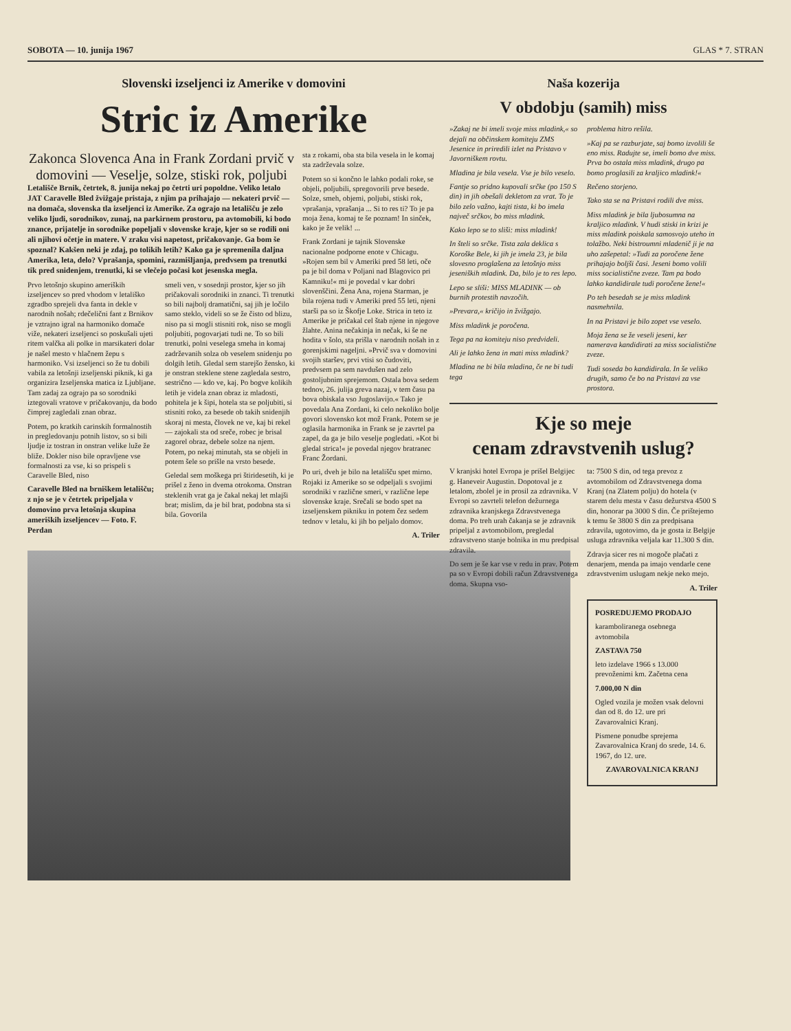SOBOTA — 10. junija 1967 GLAS * 7. STRAN
Slovenski izseljenci iz Amerike v domovini
Stric iz Amerike
Zakonca Slovenca Ana in Frank Zordani prvič v domovini — Veselje, solze, stiski rok, poljubi
Letališče Brnik, četrtek, 8. junija nekaj po četrti uri popoldne. Veliko letalo JAT Caravelle Bled žvižgaje pristaja, z njim pa prihajajo — nekateri prvič — na domača, slovenska tla izseljenci iz Amerike. Za ograjo na letališču je zelo veliko ljudi, sorodnikov, zunaj, na parkirnem prostoru, pa avtomobili, ki bodo znance, prijatelje in sorodnike popeljali v slovenske kraje, kjer so se rodili oni ali njihovi očetje in matere. V zraku visi napetost, pričakovanje. Ga bom še spoznal? Kakšen neki je zdaj, po tolikih letih? Kako ga je spremenila daljna Amerika, leta, delo? Vprašanja, spomini, razmišljanja, predvsem pa trenutki tik pred snidenjem, trenutki, ki se vlečejo počasi kot jesenska megla.
Prvo letošnjo skupino ameriških izseljencev so pred vhodom v letališko zgradbo sprejeli dva fanta in dekle v narodnih nošah; rdečelični fant z Brnikov je vztrajno igral na harmoniko domače viže, nekateri izseljenci so poskušali ujeti ritem valčka ali polke in marsikateri dolar je našel mesto v hlačnem žepu s harmoniko. Vsi izseljenci so že tu dobili vabila za letošnji izseljenski piknik, ki ga organizira Izseljenska matica iz Ljubljane. Tam zadaj za ograjo pa so sorodniki iztegovali vratove v pričakovanju, da bodo čimprej zagledali znan obraz.
Potem, po kratkih carinskih formalnostih in pregledovanju potnih listov, so si bili ljudje iz tostran in onstran velike luže že bliže. Dokler niso bile opravljene vse formalnosti za vse, ki so prispeli s Caravelle Bled, niso
Caravelle Bled na brniškem letališču; z njo se je v četrtek pripeljala v domovino prva letošnja skupina ameriških izseljencev — Foto. F. Perdan
smeli ven, v sosednji prostor, kjer so jih pričakovali sorodniki in znanci. Ti trenutki so bili najbolj dramatični, saj jih je ločilo samo steklo, videli so se že čisto od blizu, niso pa si mogli stisniti rok, niso se mogli poljubiti, pogovarjati tudi ne. To so bili trenutki, polni veselega smeha in komaj zadrževanih solza ob veselem snidenju po dolgih letih. Gledal sem starejšo žensko, ki je onstran steklene stene zagledala sestro, sestrično — kdo ve, kaj. Po bogve kolikih letih je videla znan obraz iz mladosti, pohitela je k šipi, hotela sta se poljubiti, si stisniti roko, za besede ob takih snidenjih skoraj ni mesta, človek ne ve, kaj bi rekel — zajokali sta od sreče, robec je brisal zagorel obraz, debele solze na njem. Potem, po nekaj minutah, sta se objeli in potem šele so prišle na vrsto besede.
Geledal sem moškega pri štiridesetih, ki je prišel z ženo in dvema otrokoma. Onstran steklenih vrat ga je čakal nekaj let mlajši brat; mislim, da je bil brat, podobna sta si bila. Govorila
sta z rokami, oba sta bila vesela in le komaj sta zadrževala solze.
Potem so si končno le lahko podali roke, se objeli, poljubili, spregovorili prve besede. Solze, smeh, objemi, poljubi, stiski rok, vprašanja, vprašanja ... Si to res ti? To je pa moja žena, komaj te še poznam! In sinček, kako je že velik! ...
Frank Zordani je tajnik Slovenske nacionalne podporne enote v Chicagu. »Rojen sem bil v Ameriki pred 58 leti, oče pa je bil doma v Poljani nad Blagovico pri Kamniku!« mi je povedal v kar dobri slovenščini. Žena Ana, rojena Starman, je bila rojena tudi v Ameriki pred 55 leti, njeni starši pa so iz Škofje Loke. Strica in teto iz Amerike je pričakal cel štab njene in njegove žlahte. Anina nečakinja in nečak, ki še ne hodita v šolo, sta prišla v narodnih nošah in z gorenjskimi nageljni. »Prvič sva v domovini svojih staršev, prvi vtisi so čudoviti, predvsem pa sem navdušen nad zelo gostoljubnim sprejemom. Ostala bova sedem tednov, 26. julija greva nazaj, v tem času pa bova obiskala vso Jugoslavijo.« Tako je povedala Ana Zordani, ki celo nekoliko bolje govori slovensko kot mož Frank. Potem se je oglasila harmonika in Frank se je zavrtel pa zapel, da ga je bilo veselje pogledati. »Kot bi gledal strica!« je povedal njegov bratranec Franc Žordani.
Po uri, dveh je bilo na letališču spet mirno. Rojaki iz Amerike so se odpeljali s svojimi sorodniki v različne smeri, v različne lepe slovenske kraje. Srečali se bodo spet na izseljenskem pikniku in potem čez sedem tednov v letalu, ki jih bo peljalo domov.
A. Triler
Naša kozerija
V obdobju (samih) miss
»Zakaj ne bi imeli svoje miss mladink,« so dejali na občinskem komiteju ZMS Jesenice in priredili izlet na Pristavo v Javorniškem rovtu.
Mladina je bila vesela. Vse je bilo veselo.
Fantje so pridno kupovali srčke (po 150 S din) in jih obešali dekletom za vrat. To je bilo zelo važno, kajti tista, ki bo imela največ srčkov, bo miss mladink.
Kako lepo se to sliši: miss mladink!
In šteli so srčke. Tista zala deklica s Koroške Bele, ki jih je imela 23, je bila slovesno proglašena za letošnjo miss jeseniških mladink. Da, bilo je to res lepo.
Lepo se sliši: MISS MLADINK — ob burnih protestih navzočih.
»Prevara,« kričijo in žvižgajo.
Miss mladink je poročena.
Tega pa na komiteju niso predvideli.
Ali je lahko žena in mati miss mladink?
Mladina ne bi bila mladina, če ne bi tudi tega
problema hitro rešila.
»Kaj pa se razburjate, saj bomo izvolili še eno miss. Radujte se, imeli bomo dve miss. Prva bo ostala miss mladink, drugo pa bomo proglasili za kraljico mladink!«
Rečeno storjeno.
Tako sta se na Pristavi rodili dve miss.
Miss mladink je bila ljubosumna na kraljico mladink. V hudi stiski in krizi je miss mladink poiskala samosvojo uteho in tolažbo. Neki bistroumni mladenič ji je na uho zašepetal: »Tudi za poročene žene prihajajo boljši časi. Jeseni bomo volili miss socialistične zveze. Tam pa bodo lahko kandidirale tudi poročene žene!«
Po teh besedah se je miss mladink nasmehnila.
In na Pristavi je bilo zopet vse veselo.
Moja žena se že veseli jeseni, ker namerava kandidirati za miss socialistične zveze.
Tudi soseda bo kandidirala. In še veliko drugih, samo če bo na Pristavi za vse prostora.
Kje so meje
cenam zdravstvenih uslug?
V kranjski hotel Evropa je prišel Belgijec g. Haneveir Augustin. Dopotoval je z letalom, zbolel je in prosil za zdravnika. V Evropi so zavrteli telefon dežurnega zdravnika kranjskega Zdravstvenega doma. Po treh urah čakanja se je zdravnik pripeljal z avtomobilom, pregledal zdravstveno stanje bolnika in mu predpisal zdravila.
Do sem je še kar vse v redu in prav. Potem pa so v Evropi dobili račun Zdravstvenega doma. Skupna vso-
ta: 7500 S din, od tega prevoz z avtomobilom od Zdravstvenega doma Kranj (na Zlatem polju) do hotela (v starem delu mesta v času dežurstva 4500 S din, honorar pa 3000 S din. Če prištejemo k temu še 3800 S din za predpisana zdravila, ugotovimo, da je gosta iz Belgije usluga zdravnika veljala kar 11.300 S din.
Zdravja sicer res ni mogoče plačati z denarjem, menda pa imajo vendarle cene zdravstvenim uslugam nekje neko mejo.
A. Triler
POSREDUJEMO PRODAJO
karamboliranega osebnega avtomobila
ZASTAVA 750
leto izdelave 1966 s 13.000 prevoženimi km. Začetna cena
7.000,00 N din
Ogled vozila je možen vsak delovni dan od 8. do 12. ure pri Zavarovalnici Kranj.
Pismene ponudbe sprejema Zavarovalnica Kranj do srede, 14. 6. 1967, do 12. ure.
ZAVAROVALNICA KRANJ